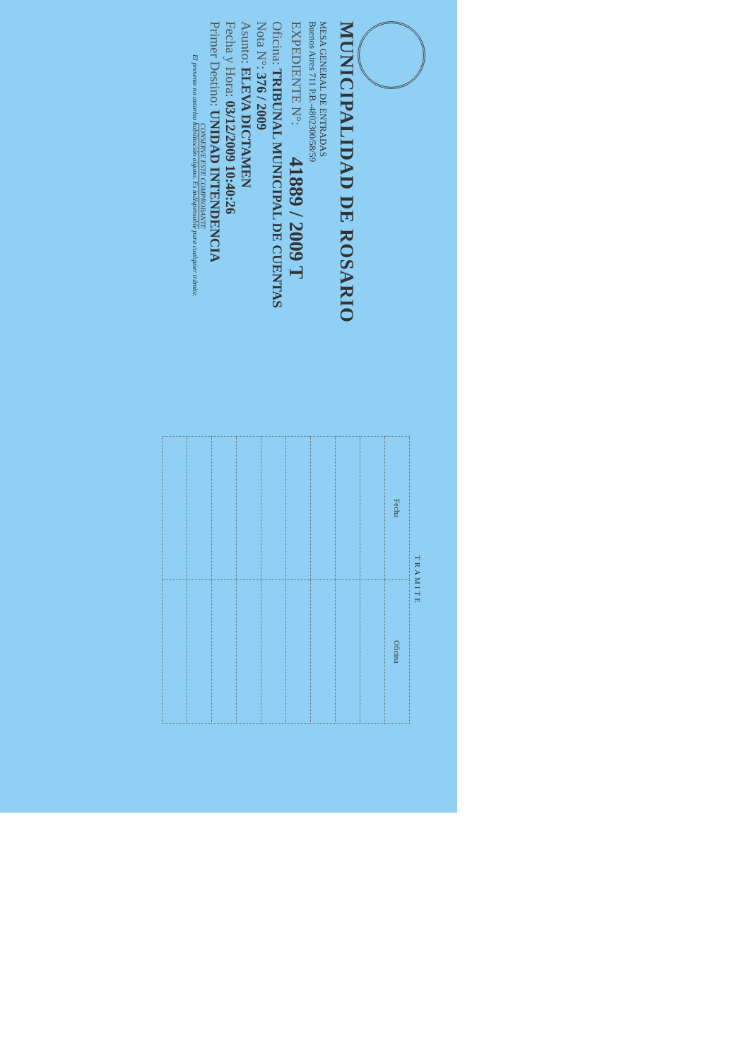MUNICIPALIDAD DE ROSARIO
MESA GENERAL DE ENTRADAS
Buenos Aires 711 P.B.-4802300/58/59
EXPEDIENTE N°: 41889 / 2009 T
Oficina: TRIBUNAL MUNICIPAL DE CUENTAS
Nota N°: 376 / 2009
Asunto: ELEVA DICTAMEN
Fecha y Hora: 03/12/2009 10:40:26
Primer Destino: UNIDAD INTENDENCIA
CONSERVE ESTE COMPROBANTE
El presente no autoriza habilitación alguna. Es indispensable para cualquier trámite.
| TRAMITE | |
| --- | --- |
| Fecha | Oficina |